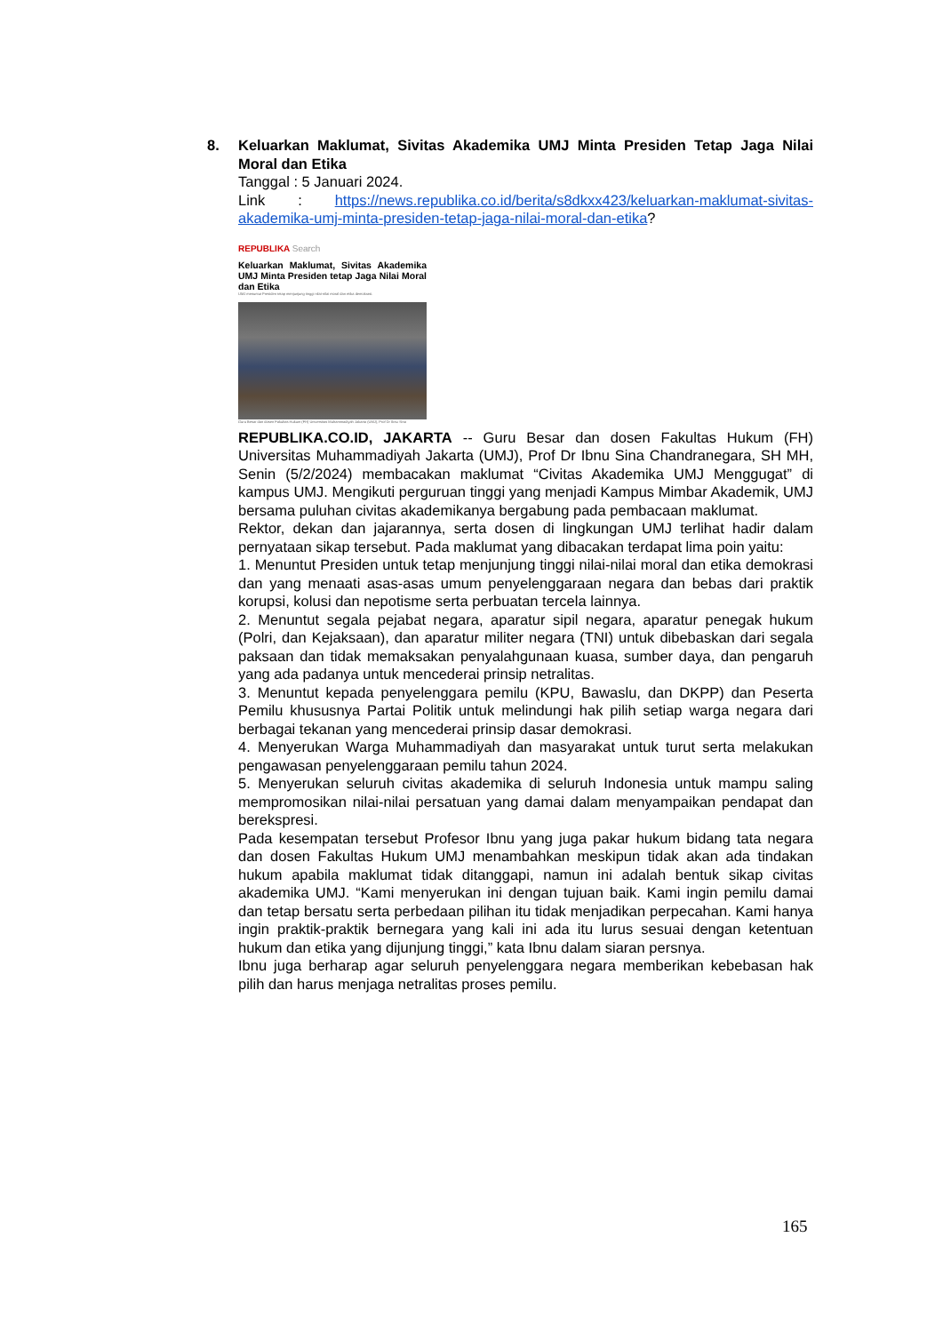8. Keluarkan Maklumat, Sivitas Akademika UMJ Minta Presiden Tetap Jaga Nilai Moral dan Etika
Tanggal : 5 Januari 2024.
Link : https://news.republika.co.id/berita/s8dkxx423/keluarkan-maklumat-sivitas-akademika-umj-minta-presiden-tetap-jaga-nilai-moral-dan-etika?
REPUBLIKA Search
Keluarkan Maklumat, Sivitas Akademika UMJ Minta Presiden tetap Jaga Nilai Moral dan Etika
UMJ menuntut Presiden tetap menjunjung tinggi nilai-nilai moral dan etika demokrasi.
Guru Besar dan dosen Fakultas Hukum (FH) Universitas Muhammadiyah Jakarta (UMJ), Prof Dr Ibnu Sina
REPUBLIKA.CO.ID, JAKARTA -- Guru Besar dan dosen Fakultas Hukum (FH) Universitas Muhammadiyah Jakarta (UMJ), Prof Dr Ibnu Sina Chandranegara, SH MH, Senin (5/2/2024) membacakan maklumat “Civitas Akademika UMJ Menggugat” di kampus UMJ. Mengikuti perguruan tinggi yang menjadi Kampus Mimbar Akademik, UMJ bersama puluhan civitas akademikanya bergabung pada pembacaan maklumat.
Rektor, dekan dan jajarannya, serta dosen di lingkungan UMJ terlihat hadir dalam pernyataan sikap tersebut. Pada maklumat yang dibacakan terdapat lima poin yaitu:
1. Menuntut Presiden untuk tetap menjunjung tinggi nilai-nilai moral dan etika demokrasi dan yang menaati asas-asas umum penyelenggaraan negara dan bebas dari praktik korupsi, kolusi dan nepotisme serta perbuatan tercela lainnya.
2. Menuntut segala pejabat negara, aparatur sipil negara, aparatur penegak hukum (Polri, dan Kejaksaan), dan aparatur militer negara (TNI) untuk dibebaskan dari segala paksaan dan tidak memaksakan penyalahgunaan kuasa, sumber daya, dan pengaruh yang ada padanya untuk mencederai prinsip netralitas.
3. Menuntut kepada penyelenggara pemilu (KPU, Bawaslu, dan DKPP) dan Peserta Pemilu khususnya Partai Politik untuk melindungi hak pilih setiap warga negara dari berbagai tekanan yang mencederai prinsip dasar demokrasi.
4. Menyerukan Warga Muhammadiyah dan masyarakat untuk turut serta melakukan pengawasan penyelenggaraan pemilu tahun 2024.
5. Menyerukan seluruh civitas akademika di seluruh Indonesia untuk mampu saling mempromosikan nilai-nilai persatuan yang damai dalam menyampaikan pendapat dan berekspresi.
Pada kesempatan tersebut Profesor Ibnu yang juga pakar hukum bidang tata negara dan dosen Fakultas Hukum UMJ menambahkan meskipun tidak akan ada tindakan hukum apabila maklumat tidak ditanggapi, namun ini adalah bentuk sikap civitas akademika UMJ. “Kami menyerukan ini dengan tujuan baik. Kami ingin pemilu damai dan tetap bersatu serta perbedaan pilihan itu tidak menjadikan perpecahan. Kami hanya ingin praktik-praktik bernegara yang kali ini ada itu lurus sesuai dengan ketentuan hukum dan etika yang dijunjung tinggi,” kata Ibnu dalam siaran persnya.
Ibnu juga berharap agar seluruh penyelenggara negara memberikan kebebasan hak pilih dan harus menjaga netralitas proses pemilu.
165